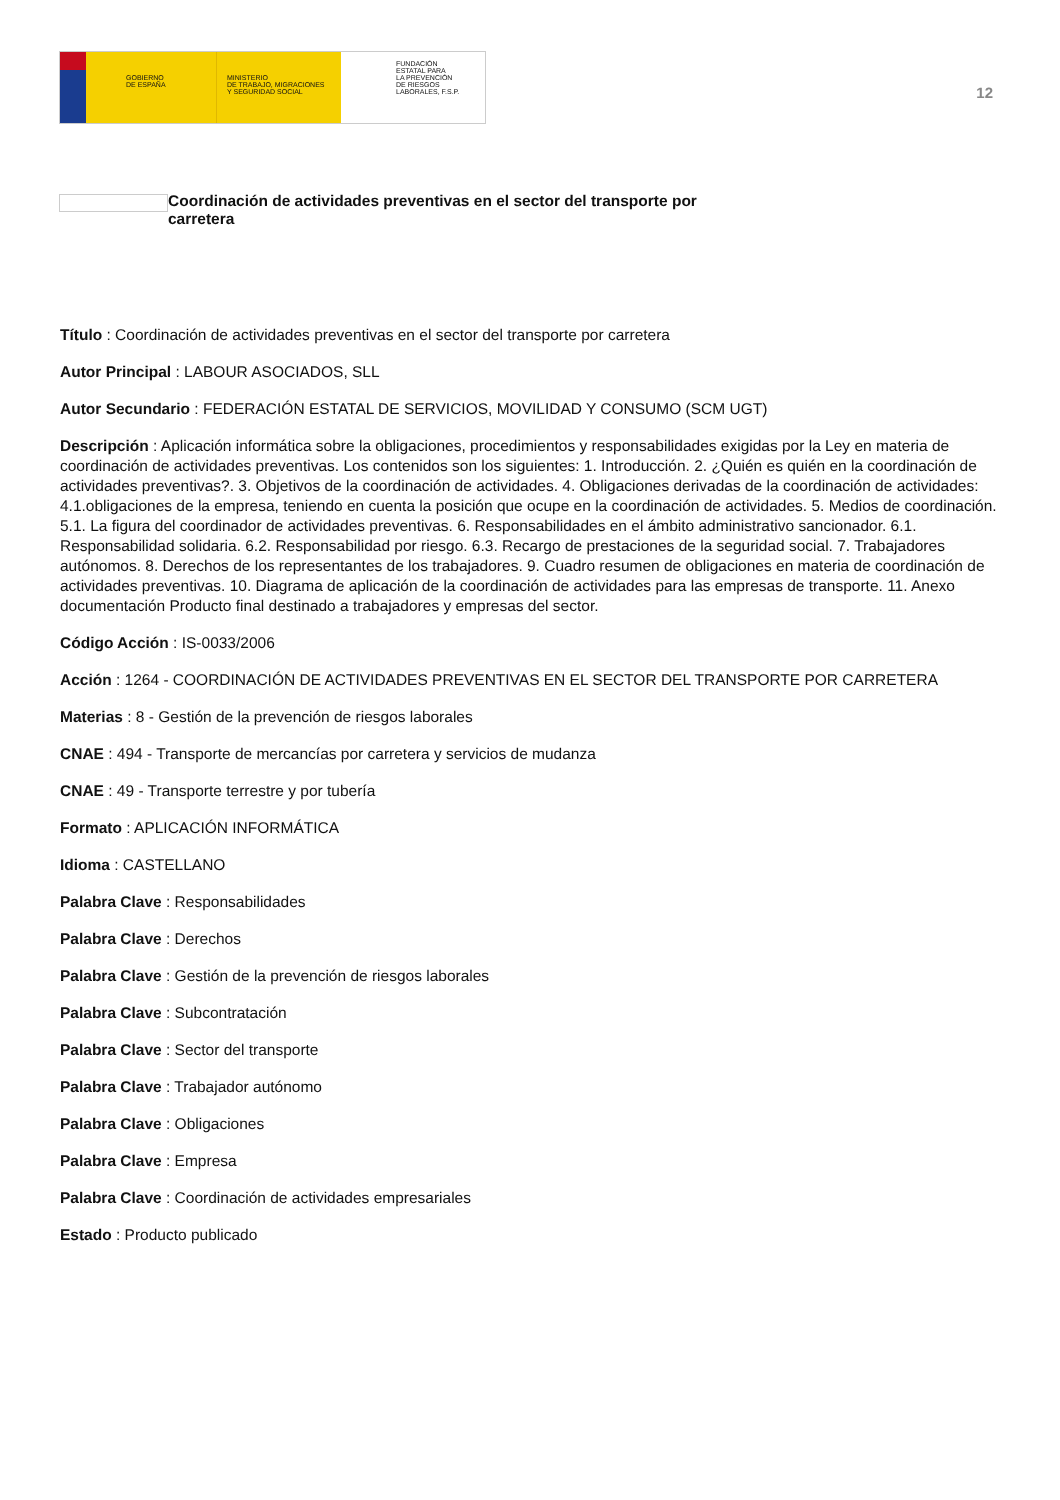GOBIERNO
DE ESPAÑA
MINISTERIO
DE TRABAJO, MIGRACIONES
Y SEGURIDAD SOCIAL
FUNDACIÓN
ESTATAL PARA
LA PREVENCIÓN
DE RIESGOS
LABORALES, F.S.P.
12
Coordinación de actividades preventivas en el sector del transporte por
carretera
Título : Coordinación de actividades preventivas en el sector del transporte por carretera
Autor Principal : LABOUR ASOCIADOS, SLL
Autor Secundario : FEDERACIÓN ESTATAL DE SERVICIOS, MOVILIDAD Y CONSUMO (SCM UGT)
Descripción : Aplicación informática sobre la obligaciones, procedimientos y responsabilidades exigidas por la Ley en materia de coordinación de actividades preventivas. Los contenidos son los siguientes: 1. Introducción. 2. ¿Quién es quién en la coordinación de actividades preventivas?. 3. Objetivos de la coordinación de actividades. 4. Obligaciones derivadas de la coordinación de actividades: 4.1.obligaciones de la empresa, teniendo en cuenta la posición que ocupe en la coordinación de actividades. 5. Medios de coordinación. 5.1. La figura del coordinador de actividades preventivas. 6. Responsabilidades en el ámbito administrativo sancionador. 6.1. Responsabilidad solidaria. 6.2. Responsabilidad por riesgo. 6.3. Recargo de prestaciones de la seguridad social. 7. Trabajadores autónomos. 8. Derechos de los representantes de los trabajadores. 9. Cuadro resumen de obligaciones en materia de coordinación de actividades preventivas. 10. Diagrama de aplicación de la coordinación de actividades para las empresas de transporte. 11. Anexo documentación Producto final destinado a trabajadores y empresas del sector.
Código Acción : IS-0033/2006
Acción : 1264 - COORDINACIÓN DE ACTIVIDADES PREVENTIVAS EN EL SECTOR DEL TRANSPORTE POR CARRETERA
Materias : 8 - Gestión de la prevención de riesgos laborales
CNAE : 494 - Transporte de mercancías por carretera y servicios de mudanza
CNAE : 49 - Transporte terrestre y por tubería
Formato : APLICACIÓN INFORMÁTICA
Idioma : CASTELLANO
Palabra Clave : Responsabilidades
Palabra Clave : Derechos
Palabra Clave : Gestión de la prevención de riesgos laborales
Palabra Clave : Subcontratación
Palabra Clave : Sector del transporte
Palabra Clave : Trabajador autónomo
Palabra Clave : Obligaciones
Palabra Clave : Empresa
Palabra Clave : Coordinación de actividades empresariales
Estado : Producto publicado